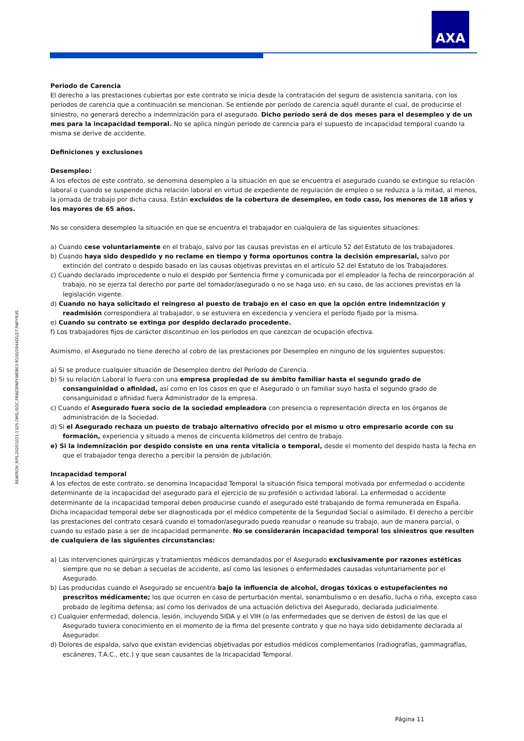AXA
REAPROV_RPS.20201021.1325.OMS;/SOC.PRAESPAPYWEB03:9100/2944D1/27.PAPYRUS
Periodo de Carencia
El derecho a las prestaciones cubiertas por este contrato se inicia desde la contratación del seguro de asistencia sanitaria, con los períodos de carencia que a continuación se mencionan. Se entiende por período de carencia aquél durante el cual, de producirse el siniestro, no generará derecho a indemnización para el asegurado. Dicho período será de dos meses para el desempleo y de un mes para la incapacidad temporal. No se aplica ningún periodo de carencia para el supuesto de incapacidad temporal cuando la misma se derive de accidente.
Definiciones y exclusiones
Desempleo:
A los efectos de este contrato, se denomina desempleo a la situación en que se encuentra el asegurado cuando se extingue su relación laboral o cuando se suspende dicha relación laboral en virtud de expediente de regulación de empleo o se reduzca a la mitad, al menos, la jornada de trabajo por dicha causa. Están excluidos de la cobertura de desempleo, en todo caso, los menores de 18 años y los mayores de 65 años.
No se considera desempleo la situación en que se encuentra el trabajador en cualquiera de las siguientes situaciones:
a) Cuando cese voluntariamente en el trabajo, salvo por las causas previstas en el artículo 52 del Estatuto de los trabajadores.
b) Cuando haya sido despedido y no reclame en tiempo y forma oportunos contra la decisión empresarial, salvo por extinción del contrato o despido basado en las causas objetivas previstas en el artículo 52 del Estatuto de los Trabajadores.
c) Cuando declarado improcedente o nulo el despido por Sentencia firme y comunicada por el empleador la fecha de reincorporación al trabajo, no se ejerza tal derecho por parte del tomador/asegurado o no se haga uso, en su caso, de las acciones previstas en la legislación vigente.
d) Cuando no haya solicitado el reingreso al puesto de trabajo en el caso en que la opción entre indemnización y readmisión correspondiera al trabajador, o se estuviera en excedencia y venciera el período fijado por la misma.
e) Cuando su contrato se extinga por despido declarado procedente.
f) Los trabajadores fijos de carácter discontinuo en los períodos en que carezcan de ocupación efectiva.
Asimismo, el Asegurado no tiene derecho al cobro de las prestaciones por Desempleo en ninguno de los siguientes supuestos:
a) Si se produce cualquier situación de Desempleo dentro del Período de Carencia.
b) Si su relación Laboral lo fuera con una empresa propiedad de su ámbito familiar hasta el segundo grado de consanguinidad o afinidad, así como en los casos en que el Asegurado o un familiar suyo hasta el segundo grado de consanguinidad o afinidad fuera Administrador de la empresa.
c) Cuando el Asegurado fuera socio de la sociedad empleadora con presencia o representación directa en los órganos de administración de la Sociedad.
d) Si el Asegurado rechaza un puesto de trabajo alternativo ofrecido por el mismo u otro empresario acorde con su formación, experiencia y situado a menos de cincuenta kilómetros del centro de trabajo.
e) Si la indemnización por despido consiste en una renta vitalicia o temporal, desde el momento del despido hasta la fecha en que el trabajador tenga derecho a percibir la pensión de jubilación.
Incapacidad temporal
A los efectos de este contrato, se denomina Incapacidad Temporal la situación física temporal motivada por enfermedad o accidente determinante de la incapacidad del asegurado para el ejercicio de su profesión o actividad laboral. La enfermedad o accidente determinante de la incapacidad temporal deben producirse cuando el asegurado esté trabajando de forma remunerada en España. Dicha incapacidad temporal debe ser diagnosticada por el médico competente de la Seguridad Social o asimilado. El derecho a percibir las prestaciones del contrato cesará cuando el tomador/asegurado pueda reanudar o reanude su trabajo, aun de manera parcial, o cuando su estado pase a ser de incapacidad permanente. No se considerarán incapacidad temporal los siniestros que resulten de cualquiera de las siguientes circunstancias:
a) Las intervenciones quirúrgicas y tratamientos médicos demandados por el Asegurado exclusivamente por razones estéticas siempre que no se deban a secuelas de accidente, así como las lesiones o enfermedades causadas voluntariamente por el Asegurado.
b) Las producidas cuando el Asegurado se encuentra bajo la influencia de alcohol, drogas tóxicas o estupefacientes no prescritos médicamente; los que ocurren en caso de perturbación mental, sonambulismo o en desafío, lucha o riña, excepto caso probado de legítima defensa; así como los derivados de una actuación delictiva del Asegurado, declarada judicialmente.
c) Cualquier enfermedad, dolencia, lesión, incluyendo SIDA y el VIH (o las enfermedades que se deriven de éstos) de las que el Asegurado tuviera conocimiento en el momento de la firma del presente contrato y que no haya sido debidamente declarada al Asegurador.
d) Dolores de espalda, salvo que existan evidencias objetivadas por estudios médicos complementarios (radiografías, gammagrafías, escáneres, T.A.C., etc.) y que sean causantes de la Incapacidad Temporal.
Página 11